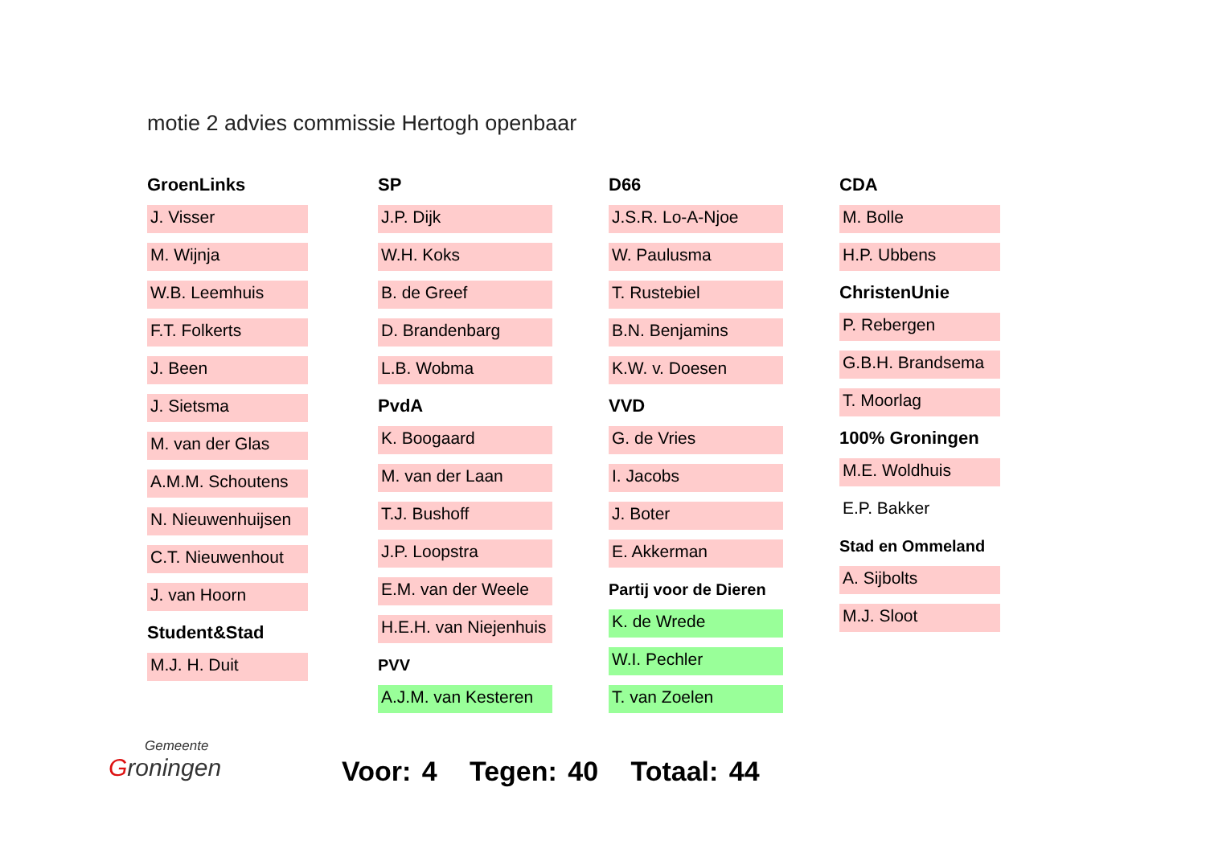motie 2 advies commissie Hertogh openbaar
GroenLinks
J. Visser
M. Wijnja
W.B. Leemhuis
F.T. Folkerts
J. Been
J. Sietsma
M. van der Glas
A.M.M. Schoutens
N. Nieuwenhuijsen
C.T. Nieuwenhout
J. van Hoorn
Student&Stad
M.J. H. Duit
SP
J.P. Dijk
W.H. Koks
B. de Greef
D. Brandenbarg
L.B. Wobma
PvdA
K. Boogaard
M. van der Laan
T.J. Bushoff
J.P. Loopstra
E.M. van der Weele
H.E.H. van Niejenhuis
PVV
A.J.M. van Kesteren
D66
J.S.R. Lo-A-Njoe
W. Paulusma
T. Rustebiel
B.N. Benjamins
K.W. v. Doesen
VVD
G. de Vries
I. Jacobs
J. Boter
E. Akkerman
Partij voor de Dieren
K. de Wrede
W.I. Pechler
T. van Zoelen
CDA
M. Bolle
H.P. Ubbens
ChristenUnie
P. Rebergen
G.B.H. Brandsema
T. Moorlag
100% Groningen
M.E. Woldhuis
E.P. Bakker
Stad en Ommeland
A. Sijbolts
M.J. Sloot
Gemeente
Groningen
Voor: 4 Tegen: 40 Totaal: 44